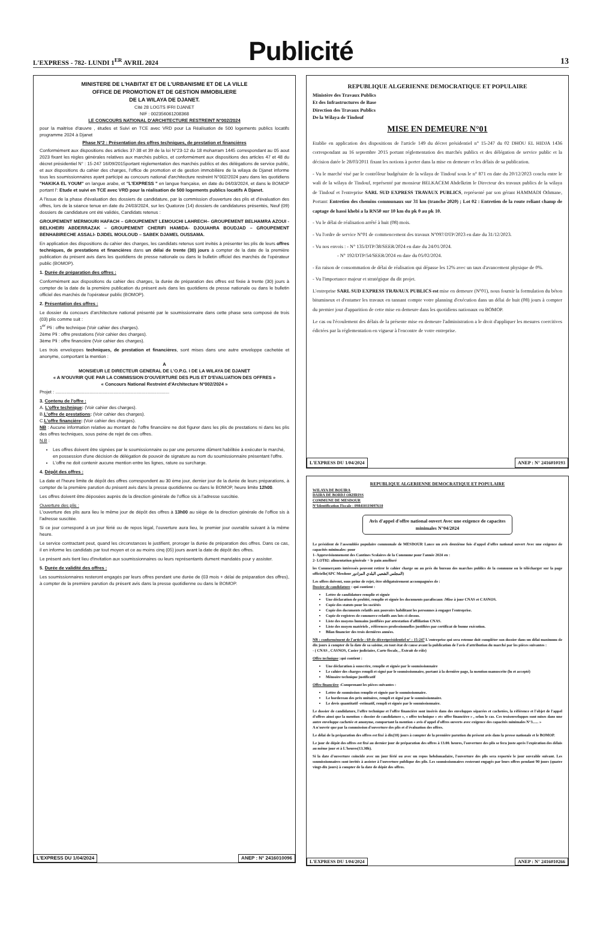L'EXPRESS - 782- LUNDI 1<sup>ER</sup> AVRIL 2024
Publicité
13
MINISTERE DE L'HABITAT ET DE L'URBANISME ET DE LA VILLE
OFFICE DE PROMOTION ET DE GESTION IMMOBILIERE
DE LA WILAYA DE DJANET.
Cité 28 LOGTS IFRI DJANET
NIF : 002356061208368
LE CONCOURS NATIONAL D'ARCHITECTURE RESTREINT N°002/2024
pour la maitrise d'œuvre , études et Suivi en TCE avec VRD pour La Réalisation de 500 logements publics locatifs programme 2024 à Djanet
Phase N°2 : Présentation des offres techniques, de prestation et financières
Conformément aux dispositions des articles 37-38 et 39 de la loi N°23-12 du 18 moharram 1445 correspondant au 05 aout 2023 fixant les règles générales relatives aux marchés publics, et conformément aux dispositions des articles 47 et 48 du décret présidentiel N° : 15-247 16/09/2015portant réglementation des marchés publics et des délégations de service public, et aux dispositions du cahier des charges, l'office de promotion et de gestion immobilière de la wilaya de Djanet informe tous les soumissionnaires ayant participé au concours national d'architecture restreint N°002/2024 paru dans les quotidiens "HAKIKA EL YOUM" en langue arabe, et "L'EXPRESS " en langue française, en date du 04/03/2024, et dans le BOMOP portant l': Etude et suivi en TCE avec VRD pour la réalisation de 500 logements publics locatifs A Djanet.
A l'issue de la phase d'évaluation des dossiers de candidature, par la commission d'ouverture des plis et d'évaluation des offres, lors de la séance tenue en date du 24/03/2024, sur les Quatorze (14) dossiers de candidatures présentés, Neuf (09) dossiers de candidature ont été validés, Candidats retenus :
GROUPEMENT MERMOURI HAFACH – GROUPEMENT LEMOUCHI LAHRECH– GROUPEMENT BELHAMRA AZOUI -BELKHEIRI ABDERRAZAK – GROUPEMENT CHERIFI HAMIDA- DJOUAHRA BOUDJAD – GROUPEMENT BENHABIRECHE ASSALI- DJIDEL MOULOUD – SABEK DJAMEL OUSSAMA.
En application des dispositions du cahier des charges, les candidats retenus sont invités à présenter les plis de leurs offres techniques, de prestations et financières dans un délai de trente (30) jours à compter de la date de la première publication du présent avis dans les quotidiens de presse nationale ou dans le bulletin officiel des marchés de l'opérateur public (BOMOP).
1. Durée de préparation des offres :
Conformément aux dispositions du cahier des charges, la durée de préparation des offres est fixée à trente (30) jours à compter de la date de la première publication du présent avis dans les quotidiens de presse nationale ou dans le bulletin officiel des marchés de l'opérateur public (BOMOP).
2. Présentation des offres :
Le dossier du concours d'architecture national présenté par le soumissionnaire dans cette phase sera composé de trois (03) plis comme suit :
1<sup>er</sup> Pli : offre technique (Voir cahier des charges).
2ème Pli : offre prestations (Voir cahier des charges).
3ème Pli : offre financière (Voir cahier des charges).
Les trois enveloppes techniques, de prestation et financières, sont mises dans une autre enveloppe cachetée et anonyme, comportant la mention :
A
MONSIEUR LE DIRECTEUR GENERAL DE L'O.P.G. I DE LA WILAYA DE DJANET
« A N'OUVRIR QUE PAR LA COMMISSION D'OUVERTURE DES PLIS ET D'EVALUATION DES OFFRES »
« Concours National Restreint d'Architecture N°002/2024 »
Projet : ..........................................................................................
3. Contenu de l'offre :
A. L'offre technique: (Voir cahier des charges).
B.L'offre de prestations: (Voir cahier des charges).
C.L'offre financière: (Voir cahier des charges).
NB : Aucune information relative au montant de l'offre financière ne doit figurer dans les plis de prestations ni dans les plis des offres techniques, sous peine de rejet de ces offres.
N.B :
Les offres doivent être signées par le soumissionnaire ou par une personne dûment habilitée à exécuter le marché, en possession d'une décision de délégation de pouvoir de signature au nom du soumissionnaire présentant l'offre.
L'offre ne doit contenir aucune mention entre les lignes, rature ou surcharge.
4. Dépôt des offres :
La date et l'heure limite de dépôt des offres correspondent au 30 ème jour, dernier jour de la durée de leurs préparations, à compter de la première parution du présent avis dans la presse quotidienne ou dans le BOMOP, heure limite 12h00.
Les offres doivent être déposées auprès de la direction générale de l'office sis à l'adresse suscitée.
Ouverture des plis :
L'ouverture des plis aura lieu le même jour de dépôt des offres à 13h00 au siège de la direction générale de l'office sis à l'adresse suscitée.
Si ce jour correspond à un jour férié ou de repos légal, l'ouverture aura lieu, le premier jour ouvrable suivant à la même heure.
Le service contractant peut, quand les circonstances le justifient, proroger la durée de préparation des offres. Dans ce cas, il en informe les candidats par tout moyen et ce au moins cinq (05) jours avant la date de dépôt des offres.
Le présent avis tient lieu d'invitation aux soumissionnaires ou leurs représentants dument mandatés pour y assister.
5. Durée de validité des offres :
Les soumissionnaires resteront engagés par leurs offres pendant une durée de (03 mois + délai de préparation des offres), à compter de la première parution du présent avis dans la presse quotidienne ou dans le BOMOP.
L'EXPRESS DU 1/04/2024 ANEP : N° 2416010096
REPUBLIQUE ALGERIENNE DEMOCRATIQUE ET POPULAIRE
Ministère des Travaux Publics
Et des Infrastructures de Base
Direction des Travaux Publics
De la Wilaya de Tindouf
MISE EN DEMEURE N°01
Etablie en application des dispositions de l'article 149 du décret présidentiel n° 15-247 du 02 DHOU EL HIDJA 1436 correspondant au 16 septembre 2015 portant réglementation des marchés publics et des délégation de service public et la décision datée le 28/03/2011 fixant les notions à porter dans la mise en demeure et les délais de sa publication.
- Vu le marché visé par le contrôleur budgétaire de la wilaya de Tindouf sous le n° 871 en date du 20/12/2023 conclu entre le wali de la wilaya de Tindouf, représenté par monsieur BELKACEM Abdelkrim le Directeur des travaux publics de la wilaya de Tindouf et l'entreprise SARL SUD EXPRESS TRAVAUX PUBLICS, représenté par son gérant HAMMADI Othmane, Portant: Entretien des chemins communaux sur 31 km (tranche 2020) ; Lot 02 : Entretien de la route reliant champ de captage de hassi khebi a la RN50 sur 10 km du pk 0 au pk 10.
- Vu le délai de réalisation arrêté à huit (08) mois.
- Vu l'ordre de service N°01 de commencement des travaux N°097/DTP/2023 en date du 31/12/2023.
- Vu nos envois : - N° 135/DTP/38/SEER/2024 en date du 24/01/2024.
- N° 192/DTP/54/SEER/2024 en date du 05/02/2024.
- En raison de consommation de délai de réalisation qui dépasse les 12% avec un taux d'avancement physique de 0%.
- Vu l'importance majeur et stratégique du dit projet.
L'entreprise SARL SUD EXPRESS TRAVAUX PUBLICS est mise en demeure (N°01), nous fournir la formulation du béton bitumineux et d'entamer les travaux en tannant compte votre planning d'exécution dans un délai de huit (08) jours à compter du premier jour d'apparition de cette mise en demeure dans les quotidiens nationaux ou BOMOP.
Le cas ou l'écoulement des délais de la présente mise en demeure l'administration a le droit d'appliquer les mesures coercitives édictées par la réglementation en vigueur à l'encontre de votre entreprise.
L'EXPRESS DU 1/04/2024 ANEP : N° 2416010193
REPUBLIQUE ALGERIENNE DEMOCRATIQUE ET POPULAIRE
WILAYA DE BOUIRA
DAIRA DE BORDJ OKHRISS
COMMUNE DE MESDOUR
N°Identification Fiscale : 098410119097610
Avis d'appel d'offre national ouvert Avec une exigence de capacites minimales N°04/2024
Le président de l'assemblée populaire communale de MESDOUR Lance un avis deuxième fois d'appel d'offre national ouvert Avec une exigence de capacités minimales: pour
1- Approvisionnement des Cantines Scolaires de la Commune pour l'année 2024 en :
2- LOT02: alimentation générale + le pain amélioré
les Commerçants intéressés peuvent retirer le cahier charge ou au prés du bureau des marches publics de la commune ou le télécharger sur la page officielle(APC Mesdour المجلس الشعبي البلدي المزادور)
Les offres doivent, sous peine de rejet, être obligatoirement accompagnées de :
Dossier de candidature : qui contient :
Lettre de candidature remplie et signée
Une déclaration de probité, remplie et signée les documents parafiscaux :Mise à jour CNAS et CASNOS.
Copie des statuts pour les sociétés
Copie des documents relatifs aux pouvoirs habilitant les personnes à engager l'entreprise.
Copie de registres de commerce relatifs aux lots ci-dessus.
Liste des moyens humains justifiées par attestation d'affiliation CNAS.
Liste des moyen matériels , références professionnelles justifiées par certificat de bonne exécution.
Bilan financier des trois dernières années.
NB : conformément de l'article : 69 de décretprésidentiel n° : 15-247 L'entreprise qui sera retenue doit compléter son dossier dans un délai maximum de dix jours à compter de la date de sa saisine, en tout état de cause avant la publication de l'avis d'attribution du marché par les pièces suivantes :
- ( CNAS , CASNOS, Casier judiciaire, Carte fiscale, , Extrait de rôle)
Offre technique :qui contient :
Une déclaration à souscrire, remplie et signée par le soumissionnaire
Le cahier des charges rempli et signé par le soumissionnaire, portant à la dernière page, la mention manuscrite (lu et accepté)
Mémoire technique justificatif
Offre financière :Comprenant les pièces suivantes :
Lettre de soumission remplie et signée par le soumissionnaire.
Le bordereau des prix unitaires, rempli et signé par le soumissionnaire.
Le devis quantitatif -estimatif, rempli et signée par le soumissionnaire.
Le dossier de candidature, l'offre technique et l'offre financière sont insérés dans des enveloppes séparées et cachetées, la référence et l'objet de l'appel d'offres ainsi que la mention « dossier de candidature », « offre technique » et« offre financière » , selon le cas. Ces troisenveloppes sont mises dans une autre enveloppe cachetée et anonyme, comportant la mention « avis d'appel d'offres ouverts avec exigence des capacités minimales N°3...... »
A n'ouvrir que par la commission d'ouverture des plis et d'évaluation des offres.
Le délai de la préparation des offres est fixé à dix(10) jours à compter de la première parution du présent avis dans la presse nationale et le BOMOP.
Le jour de dépôt des offres est fixé au dernier jour de préparation des offres à 13.00. heures, l'ouverture des plis se fera juste après l'expiration des délais au même jour et à L'heures(13.30h).
Si la date d'ouverture coïncide avec un jour férié ou avec un repos hebdomadaire, l'ouverture des plis sera reportée le jour ouvrable suivant. Les soumissionnaires sont invités à assister à l'ouverture publique des plis. Les soumissionnaires resteront engagés par leurs offres pendant 90 jours (quatre vingt-dix jours) à compter de la date de dépôt des offres.
L'EXPRESS DU 1/04/2024 ANEP : N° 2416010266